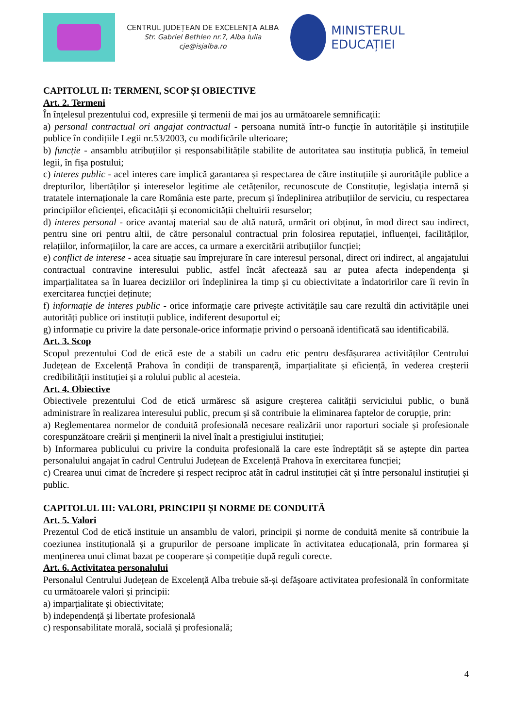CENTRUL JUDEȚEAN DE EXCELENȚA ALBA
Str. Gabriel Bethlen nr.7, Alba Iulia
cje@isjalba.ro
MINISTERUL EDUCAȚIEI
CAPITOLUL II: TERMENI, SCOP ȘI OBIECTIVE
Art. 2. Termeni
În înțelesul prezentului cod, expresiile și termenii de mai jos au următoarele semnificații:
a) personal contractual ori angajat contractual - persoana numită într-o funcție în autoritățile și instituțiile publice în condițiile Legii nr.53/2003, cu modificările ulterioare;
b) funcție - ansamblu atribuțiilor și responsabilitățile stabilite de autoritatea sau instituția publică, în temeiul legii, în fișa postului;
c) interes public - acel interes care implică garantarea și respectarea de către instituțiile și aurorităţile publice a drepturilor, libertăților și intereselor legitime ale cetățenilor, recunoscute de Constituție, legislația internă și tratatele internaționale la care România este parte, precum și îndeplinirea atribuțiilor de serviciu, cu respectarea principiilor eficienței, eficacității și economicității cheltuirii resurselor;
d) interes personal - orice avantaj material sau de altă natură, urmărit ori obținut, în mod direct sau indirect, pentru sine ori pentru altii, de către personalul contractual prin folosirea reputației, influenței, facilităților, relațiilor, informațiilor, la care are acces, ca urmare a exercitării atribuțiilor funcției;
e) conflict de interese - acea situație sau împrejurare în care interesul personal, direct ori indirect, al angajatului contractual contravine interesului public, astfel încât afectează sau ar putea afecta independența și imparțialitatea sa în luarea deciziilor ori îndeplinirea la timp și cu obiectivitate a îndatoririlor care îi revin în exercitarea funcției deținute;
f) informație de interes public - orice informație care privește activitățile sau care rezultă din activitățile unei autorități publice ori instituții publice, indiferent desuportul ei;
g) informație cu privire la date personale-orice informație privind o persoană identificată sau identificabilă.
Art. 3. Scop
Scopul prezentului Cod de etică este de a stabili un cadru etic pentru desfășurarea activităților Centrului Județean de Excelență Prahova în condiții de transparență, imparțialitate și eficiență, în vederea creșterii credibilității instituției și a rolului public al acesteia.
Art. 4. Obiective
Obiectivele prezentului Cod de etică urmăresc să asigure creșterea calității serviciului public, o bună administrare în realizarea interesului public, precum și să contribuie la eliminarea faptelor de corupție, prin:
a) Reglementarea normelor de conduită profesională necesare realizării unor raporturi sociale și profesionale corespunzătoare creării și menținerii la nivel înalt a prestigiului instituției;
b) Informarea publicului cu privire la conduita profesională la care este îndreptățit să se aștepte din partea personalului angajat în cadrul Centrului Județean de Excelență Prahova în exercitarea funcției;
c) Crearea unui cimat de încredere și respect reciproc atât în cadrul instituției cât și între personalul instituției și public.
CAPITOLUL III: VALORI, PRINCIPII ȘI NORME DE CONDUITĂ
Art. 5. Valori
Prezentul Cod de etică instituie un ansamblu de valori, principii și norme de conduită menite să contribuie la coeziunea instituțională și a grupurilor de persoane implicate în activitatea educațională, prin formarea și menținerea unui climat bazat pe cooperare și competiție după reguli corecte.
Art. 6. Activitatea personalului
Personalul Centrului Județean de Excelență Alba trebuie să-și defășoare activitatea profesională în conformitate cu următoarele valori și principii:
a) imparțialitate și obiectivitate;
b) independență și libertate profesională
c) responsabilitate morală, socială și profesională;
4